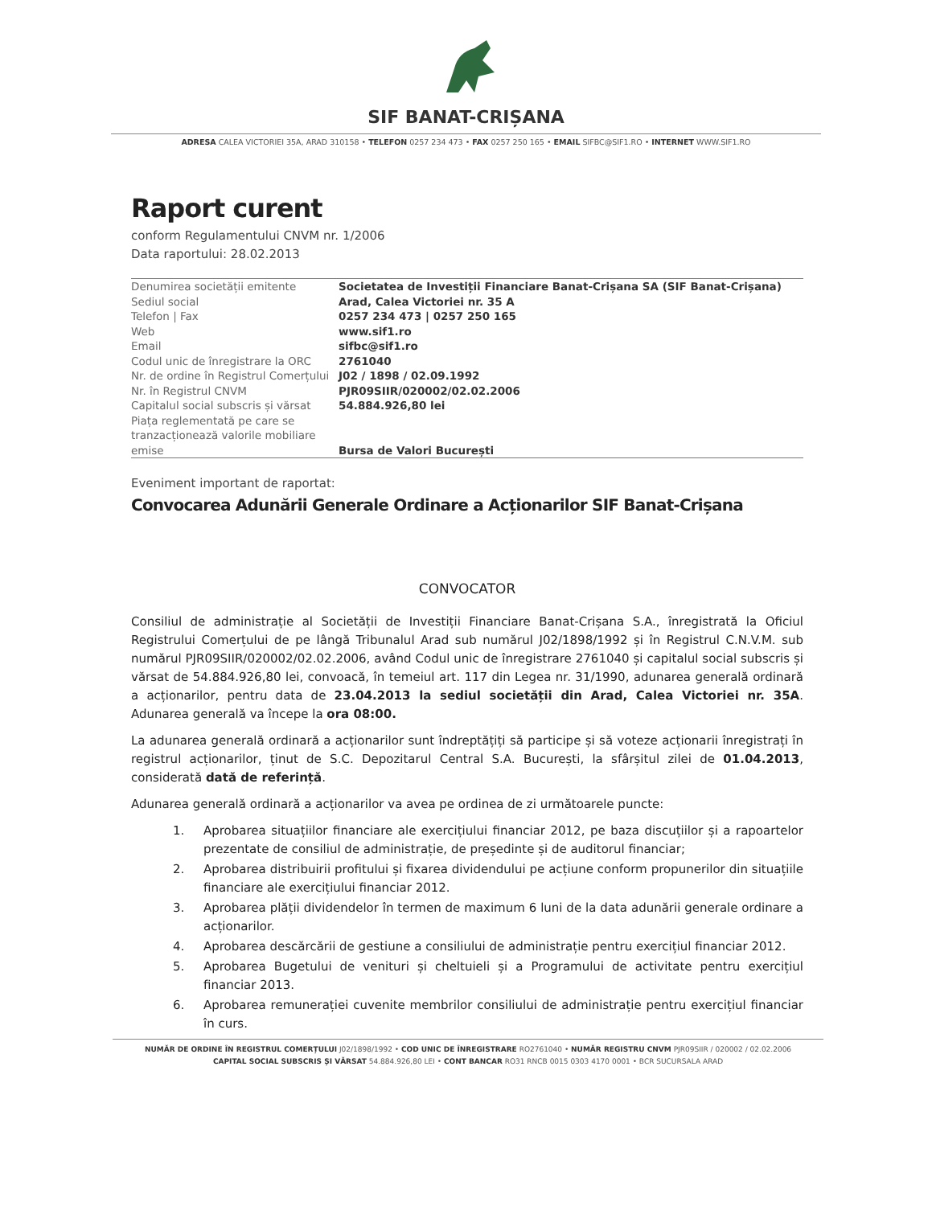SIF BANAT-CRIȘANA
ADRESA CALEA VICTORIEI 35A, ARAD 310158 • TELEFON 0257 234 473 • FAX 0257 250 165 • EMAIL SIFBC@SIF1.RO • INTERNET WWW.SIF1.RO
Raport curent
conform Regulamentului CNVM nr. 1/2006
Data raportului: 28.02.2013
| Denumirea societății emitente | Societatea de Investiții Financiare Banat-Crișana SA (SIF Banat-Crișana) |
| Sediul social | Arad, Calea Victoriei nr. 35 A |
| Telefon / Fax | 0257 234 473 / 0257 250 165 |
| Web | www.sif1.ro |
| Email | sifbc@sif1.ro |
| Codul unic de înregistrare la ORC | 2761040 |
| Nr. de ordine în Registrul Comerțului | J02 / 1898 / 02.09.1992 |
| Nr. în Registrul CNVM | PJR09SIIR/020002/02.02.2006 |
| Capitalul social subscris și vărsat | 54.884.926,80 lei |
| Piața reglementată pe care se tranzacționează valorile mobiliare emise | Bursa de Valori București |
Eveniment important de raportat:
Convocarea Adunării Generale Ordinare a Acționarilor SIF Banat-Crișana
CONVOCATOR
Consiliul de administrație al Societății de Investiții Financiare Banat-Crișana S.A., înregistrată la Oficiul Registrului Comerțului de pe lângă Tribunalul Arad sub numărul J02/1898/1992 și în Registrul C.N.V.M. sub numărul PJR09SIIR/020002/02.02.2006, având Codul unic de înregistrare 2761040 și capitalul social subscris și vărsat de 54.884.926,80 lei, convoacă, în temeiul art. 117 din Legea nr. 31/1990, adunarea generală ordinară a acționarilor, pentru data de 23.04.2013 la sediul societății din Arad, Calea Victoriei nr. 35A. Adunarea generală va începe la ora 08:00.
La adunarea generală ordinară a acționarilor sunt îndreptățiți să participe și să voteze acționarii înregistrați în registrul acționarilor, ținut de S.C. Depozitarul Central S.A. București, la sfârșitul zilei de 01.04.2013, considerată dată de referință.
Adunarea generală ordinară a acționarilor va avea pe ordinea de zi următoarele puncte:
1. Aprobarea situațiilor financiare ale exercițiului financiar 2012, pe baza discuțiilor și a rapoartelor prezentate de consiliul de administrație, de președinte și de auditorul financiar;
2. Aprobarea distribuirii profitului și fixarea dividendului pe acțiune conform propunerilor din situațiile financiare ale exercițiului financiar 2012.
3. Aprobarea plății dividendelor în termen de maximum 6 luni de la data adunării generale ordinare a acționarilor.
4. Aprobarea descărcării de gestiune a consiliului de administrație pentru exercițiul financiar 2012.
5. Aprobarea Bugetului de venituri și cheltuieli și a Programului de activitate pentru exercițiul financiar 2013.
6. Aprobarea remunerației cuvenite membrilor consiliului de administrație pentru exercițiul financiar în curs.
NUMĂR DE ORDINE ÎN REGISTRUL COMERȚULUI J02/1898/1992 • COD UNIC DE ÎNREGISTRARE RO2761040 • NUMĂR REGISTRU CNVM PJR09SIIR / 020002 / 02.02.2006
CAPITAL SOCIAL SUBSCRIS ȘI VĂRSAT 54.884.926,80 LEI • CONT BANCAR RO31 RNCB 0015 0303 4170 0001 • BCR SUCURSALA ARAD